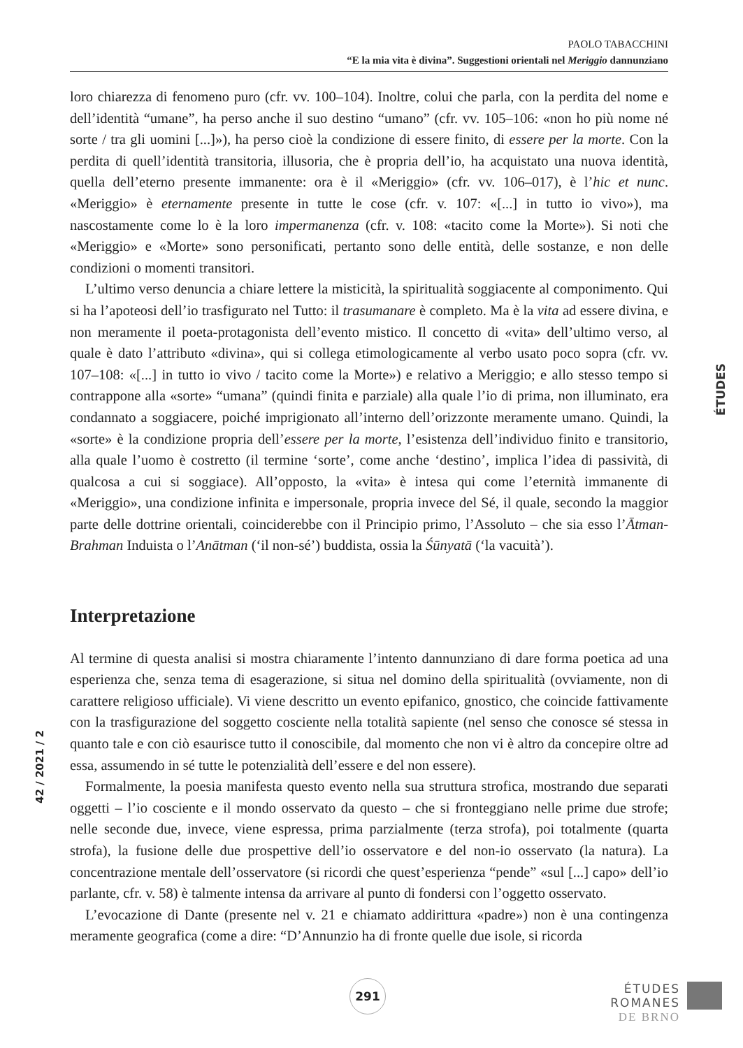PAOLO TABACCHINI
“E la mia vita è divina”. Suggestioni orientali nel Meriggio dannunziano
loro chiarezza di fenomeno puro (cfr. vv. 100–104). Inoltre, colui che parla, con la perdita del nome e dell’identità “umane”, ha perso anche il suo destino “umano” (cfr. vv. 105–106: «non ho più nome né sorte / tra gli uomini [...]»), ha perso cioè la condizione di essere finito, di essere per la morte. Con la perdita di quell’identità transitoria, illusoria, che è propria dell’io, ha acquistato una nuova identità, quella dell’eterno presente immanente: ora è il «Meriggio» (cfr. vv. 106–017), è l’hic et nunc. «Meriggio» è eternamente presente in tutte le cose (cfr. v. 107: «[...] in tutto io vivo»), ma nascostamente come lo è la loro impermanenza (cfr. v. 108: «tacito come la Morte»). Si noti che «Meriggio» e «Morte» sono personificati, pertanto sono delle entità, delle sostanze, e non delle condizioni o momenti transitori.
L’ultimo verso denuncia a chiare lettere la misticità, la spiritualità soggiacente al componimento. Qui si ha l’apoteosi dell’io trasfigurato nel Tutto: il trasumanare è completo. Ma è la vita ad essere divina, e non meramente il poeta-protagonista dell’evento mistico. Il concetto di «vita» dell’ultimo verso, al quale è dato l’attributo «divina», qui si collega etimologicamente al verbo usato poco sopra (cfr. vv. 107–108: «[...] in tutto io vivo / tacito come la Morte») e relativo a Meriggio; e allo stesso tempo si contrappone alla «sorte» “umana” (quindi finita e parziale) alla quale l’io di prima, non illuminato, era condannato a soggiacere, poiché imprigionato all’interno dell’orizzonte meramente umano. Quindi, la «sorte» è la condizione propria dell’essere per la morte, l’esistenza dell’individuo finito e transitorio, alla quale l’uomo è costretto (il termine ‘sorte’, come anche ‘destino’, implica l’idea di passività, di qualcosa a cui si soggiace). All’opposto, la «vita» è intesa qui come l’eternità immanente di «Meriggio», una condizione infinita e impersonale, propria invece del Sé, il quale, secondo la maggior parte delle dottrine orientali, coinciderebbe con il Principio primo, l’Assoluto – che sia esso l’Ātman-Brahman Induista o l’Anātman (‘il non-sé’) buddista, ossia la Śūnyatā (‘la vacuità’).
Interpretazione
Al termine di questa analisi si mostra chiaramente l’intento dannunziano di dare forma poetica ad una esperienza che, senza tema di esagerazione, si situa nel domino della spiritualità (ovviamente, non di carattere religioso ufficiale). Vi viene descritto un evento epifanico, gnostico, che coincide fattivamente con la trasfigurazione del soggetto cosciente nella totalità sapiente (nel senso che conosce sé stessa in quanto tale e con ciò esaurisce tutto il conoscibile, dal momento che non vi è altro da concepire oltre ad essa, assumendo in sé tutte le potenzialità dell’essere e del non essere).
Formalmente, la poesia manifesta questo evento nella sua struttura strofica, mostrando due separati oggetti – l’io cosciente e il mondo osservato da questo – che si fronteggiano nelle prime due strofe; nelle seconde due, invece, viene espressa, prima parzialmente (terza strofa), poi totalmente (quarta strofa), la fusione delle due prospettive dell’io osservatore e del non-io osservato (la natura). La concentrazione mentale dell’osservatore (si ricordi che quest’esperienza “pende” «sul [...] capo» dell’io parlante, cfr. v. 58) è talmente intensa da arrivare al punto di fondersi con l’oggetto osservato.
L’evocazione di Dante (presente nel v. 21 e chiamato addirittura «padre») non è una contingenza meramente geografica (come a dire: “D’Annunzio ha di fronte quelle due isole, si ricorda
ÉTUDES
42 / 2021 / 2
291
ÉTUDES
ROMANES
DE BRNO